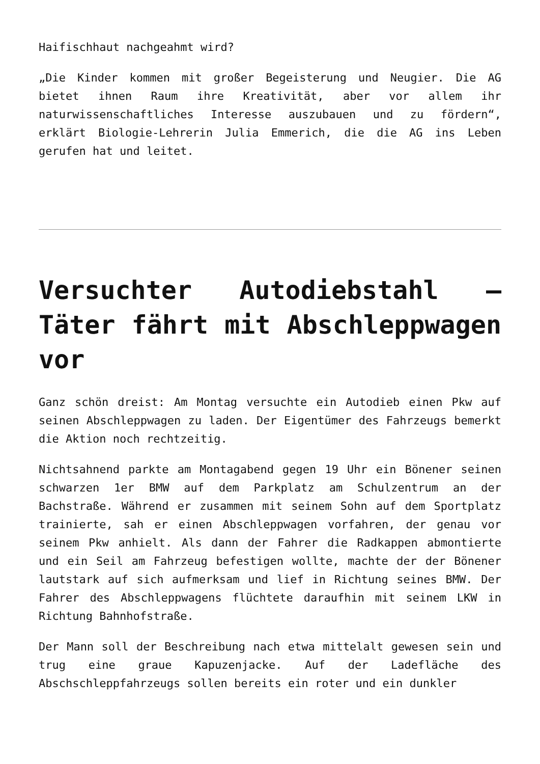Haifischhaut nachgeahmt wird?
„Die Kinder kommen mit großer Begeisterung und Neugier. Die AG bietet ihnen Raum ihre Kreativität, aber vor allem ihr naturwissenschaftliches Interesse auszubauen und zu fördern“, erklärt Biologie-Lehrerin Julia Emmerich, die die AG ins Leben gerufen hat und leitet.
Versuchter Autodiebstahl – Täter fährt mit Abschleppwagen vor
Ganz schön dreist: Am Montag versuchte ein Autodieb einen Pkw auf seinen Abschleppwagen zu laden. Der Eigentümer des Fahrzeugs bemerkt die Aktion noch rechtzeitig.
Nichtsahnend parkte am Montagabend gegen 19 Uhr ein Bönener seinen schwarzen 1er BMW auf dem Parkplatz am Schulzentrum an der Bachstraße. Während er zusammen mit seinem Sohn auf dem Sportplatz trainierte, sah er einen Abschleppwagen vorfahren, der genau vor seinem Pkw anhielt. Als dann der Fahrer die Radkappen abmontierte und ein Seil am Fahrzeug befestigen wollte, machte der der Bönener lautstark auf sich aufmerksam und lief in Richtung seines BMW. Der Fahrer des Abschleppwagens flüchtete daraufhin mit seinem LKW in Richtung Bahnhofstraße.
Der Mann soll der Beschreibung nach etwa mittelalt gewesen sein und trug eine graue Kapuzenjacke. Auf der Ladefläche des Abschschleppfahrzeugs sollen bereits ein roter und ein dunkler